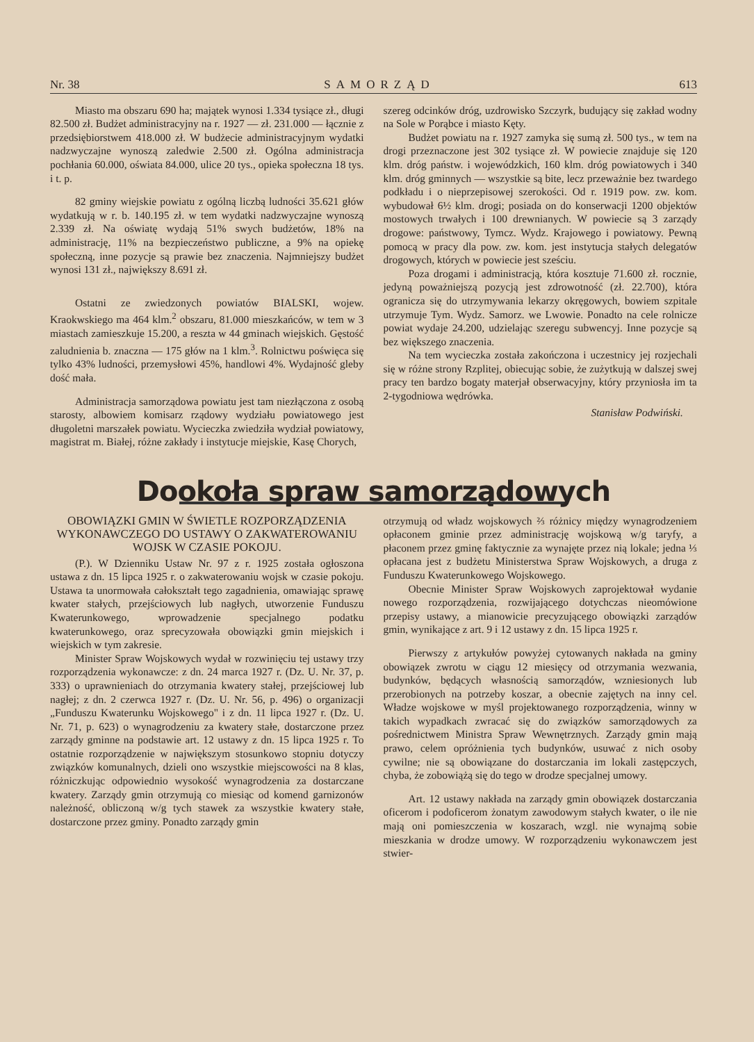Nr. 38 SAMORZĄD 613
Miasto ma obszaru 690 ha; majątek wynosi 1.334 tysiące zł., długi 82.500 zł. Budżet administracyjny na r. 1927 — zł. 231.000 — łącznie z przedsiębiorstwem 418.000 zł. W budżecie administracyjnym wydatki nadzwyczajne wynoszą zaledwie 2.500 zł. Ogólna administracja pochłania 60.000, oświata 84.000, ulice 20 tys., opieka społeczna 18 tys. i t. p.
82 gminy wiejskie powiatu z ogólną liczbą ludności 35.621 głów wydatkują w r. b. 140.195 zł. w tem wydatki nadzwyczajne wynoszą 2.339 zł. Na oświatę wydają 51% swych budżetów, 18% na administrację, 11% na bezpieczeństwo publiczne, a 9% na opiekę społeczną, inne pozycje są prawie bez znaczenia. Najmniejszy budżet wynosi 131 zł., największy 8.691 zł.
Ostatni ze zwiedzonych powiatów BIALSKI, wojew. Kraokwskiego ma 464 klm.<sup>2</sup> obszaru, 81.000 mieszkańców, w tem w 3 miastach zamieszkuje 15.200, a reszta w 44 gminach wiejskich. Gęstość zaludnienia b. znaczna — 175 głów na 1 klm.<sup>3</sup>. Rolnictwu poświęca się tylko 43% ludności, przemysłowi 45%, handlowi 4%. Wydajność gleby dość mała.
Administracja samorządowa powiatu jest tam niezłączona z osobą starosty, albowiem komisarz rządowy wydziału powiatowego jest długoletni marszałek powiatu. Wycieczka zwiedziła wydział powiatowy, magistrat m. Białej, różne zakłady i instytucje miejskie, Kasę Chorych,
szereg odcinków dróg, uzdrowisko Szczyrk, budujący się zakład wodny na Sole w Porąbce i miasto Kęty.
Budżet powiatu na r. 1927 zamyka się sumą zł. 500 tys., w tem na drogi przeznaczone jest 302 tysiące zł. W powiecie znajduje się 120 klm. dróg państw. i wojewódzkich, 160 klm. dróg powiatowych i 340 klm. dróg gminnych — wszystkie są bite, lecz przeważnie bez twardego podkładu i o nieprzepisowej szerokości. Od r. 1919 pow. zw. kom. wybudował 6½ klm. drogi; posiada on do konserwacji 1200 objektów mostowych trwałych i 100 drewnianych. W powiecie są 3 zarządy drogowe: państwowy, Tymcz. Wydz. Krajowego i powiatowy. Pewną pomocą w pracy dla pow. zw. kom. jest instytucja stałych delegatów drogowych, których w powiecie jest sześciu.
Poza drogami i administracją, która kosztuje 71.600 zł. rocznie, jedyną poważniejszą pozycją jest zdrowotność (zł. 22.700), która ogranicza się do utrzymywania lekarzy okręgowych, bowiem szpitale utrzymuje Tym. Wydz. Samorz. we Lwowie. Ponadto na cele rolnicze powiat wydaje 24.200, udzielając szeregu subwencyj. Inne pozycje są bez większego znaczenia.
Na tem wycieczka została zakończona i uczestnicy jej rozjechali się w różne strony Rzplitej, obiecując sobie, że zużytkują w dalszej swej pracy ten bardzo bogaty materjał obserwacyjny, który przyniosła im ta 2-tygodniowa wędrówka.
Stanisław Podwiński.
Dookoła spraw samorządowych
OBOWIĄZKI GMIN W ŚWIETLE ROZPORZĄDZENIA WYKONAWCZEGO DO USTAWY O ZAKWATEROWANIU WOJSK W CZASIE POKOJU.
(P.). W Dzienniku Ustaw Nr. 97 z r. 1925 została ogłoszona ustawa z dn. 15 lipca 1925 r. o zakwaterowaniu wojsk w czasie pokoju. Ustawa ta unormowała całokształt tego zagadnienia, omawiając sprawę kwater stałych, przejściowych lub nagłych, utworzenie Funduszu Kwaterunkowego, wprowadzenie specjalnego podatku kwaterunkowego, oraz sprecyzowała obowiązki gmin miejskich i wiejskich w tym zakresie.
Minister Spraw Wojskowych wydał w rozwinięciu tej ustawy trzy rozporządzenia wykonawcze: z dn. 24 marca 1927 r. (Dz. U. Nr. 37, p. 333) o uprawnieniach do otrzymania kwatery stałej, przejściowej lub nagłej; z dn. 2 czerwca 1927 r. (Dz. U. Nr. 56, p. 496) o organizacji „Funduszu Kwaterunku Wojskowego" i z dn. 11 lipca 1927 r. (Dz. U. Nr. 71, p. 623) o wynagrodzeniu za kwatery stałe, dostarczone przez zarządy gminne na podstawie art. 12 ustawy z dn. 15 lipca 1925 r. To ostatnie rozporządzenie w największym stosunkowo stopniu dotyczy związków komunalnych, dzieli ono wszystkie miejscowości na 8 klas, różniczkując odpowiednio wysokość wynagrodzenia za dostarczane kwatery. Zarządy gmin otrzymują co miesiąc od komend garnizonów należność, obliczoną w/g tych stawek za wszystkie kwatery stałe, dostarczone przez gminy. Ponadto zarządy gmin
otrzymują od władz wojskowych ⅔ różnicy między wynagrodzeniem opłaconem gminie przez administrację wojskową w/g taryfy, a płaconem przez gminę faktycznie za wynajęte przez nią lokale; jedna ⅓ opłacana jest z budżetu Ministerstwa Spraw Wojskowych, a druga z Funduszu Kwaterunkowego Wojskowego.
Obecnie Minister Spraw Wojskowych zaprojektował wydanie nowego rozporządzenia, rozwijającego dotychczas nieomówione przepisy ustawy, a mianowicie precyzującego obowiązki zarządów gmin, wynikające z art. 9 i 12 ustawy z dn. 15 lipca 1925 r.
Pierwszy z artykułów powyżej cytowanych nakłada na gminy obowiązek zwrotu w ciągu 12 miesięcy od otrzymania wezwania, budynków, będących własnością samorządów, wzniesionych lub przerobionych na potrzeby koszar, a obecnie zajętych na inny cel. Władze wojskowe w myśl projektowanego rozporządzenia, winny w takich wypadkach zwracać się do związków samorządowych za pośrednictwem Ministra Spraw Wewnętrznych. Zarządy gmin mają prawo, celem opróżnienia tych budynków, usuwać z nich osoby cywilne; nie są obowiązane do dostarczania im lokali zastępczych, chyba, że zobowiążą się do tego w drodze specjalnej umowy.
Art. 12 ustawy nakłada na zarządy gmin obowiązek dostarczania oficerom i podoficerom żonatym zawodowym stałych kwater, o ile nie mają oni pomieszczenia w koszarach, wzgl. nie wynajmą sobie mieszkania w drodze umowy. W rozporządzeniu wykonawczem jest stwier-